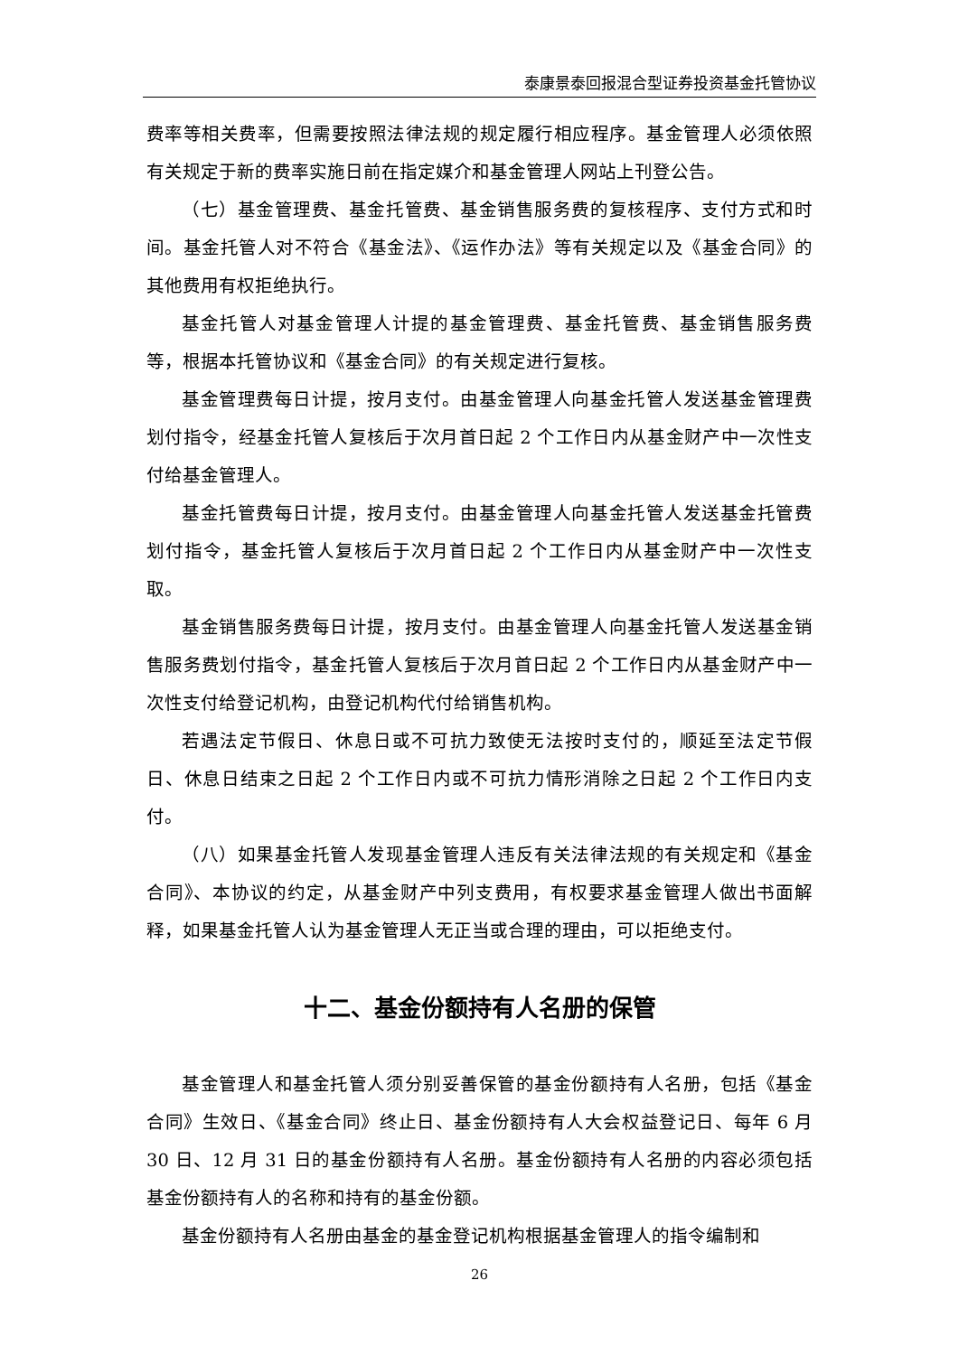泰康景泰回报混合型证券投资基金托管协议
费率等相关费率，但需要按照法律法规的规定履行相应程序。基金管理人必须依照有关规定于新的费率实施日前在指定媒介和基金管理人网站上刊登公告。
（七）基金管理费、基金托管费、基金销售服务费的复核程序、支付方式和时间。基金托管人对不符合《基金法》、《运作办法》等有关规定以及《基金合同》的其他费用有权拒绝执行。
基金托管人对基金管理人计提的基金管理费、基金托管费、基金销售服务费等，根据本托管协议和《基金合同》的有关规定进行复核。
基金管理费每日计提，按月支付。由基金管理人向基金托管人发送基金管理费划付指令，经基金托管人复核后于次月首日起 2 个工作日内从基金财产中一次性支付给基金管理人。
基金托管费每日计提，按月支付。由基金管理人向基金托管人发送基金托管费划付指令，基金托管人复核后于次月首日起 2 个工作日内从基金财产中一次性支取。
基金销售服务费每日计提，按月支付。由基金管理人向基金托管人发送基金销售服务费划付指令，基金托管人复核后于次月首日起 2 个工作日内从基金财产中一次性支付给登记机构，由登记机构代付给销售机构。
若遇法定节假日、休息日或不可抗力致使无法按时支付的，顺延至法定节假日、休息日结束之日起 2 个工作日内或不可抗力情形消除之日起 2 个工作日内支付。
（八）如果基金托管人发现基金管理人违反有关法律法规的有关规定和《基金合同》、本协议的约定，从基金财产中列支费用，有权要求基金管理人做出书面解释，如果基金托管人认为基金管理人无正当或合理的理由，可以拒绝支付。
十二、基金份额持有人名册的保管
基金管理人和基金托管人须分别妥善保管的基金份额持有人名册，包括《基金合同》生效日、《基金合同》终止日、基金份额持有人大会权益登记日、每年 6 月 30 日、12 月 31 日的基金份额持有人名册。基金份额持有人名册的内容必须包括基金份额持有人的名称和持有的基金份额。
基金份额持有人名册由基金的基金登记机构根据基金管理人的指令编制和
26